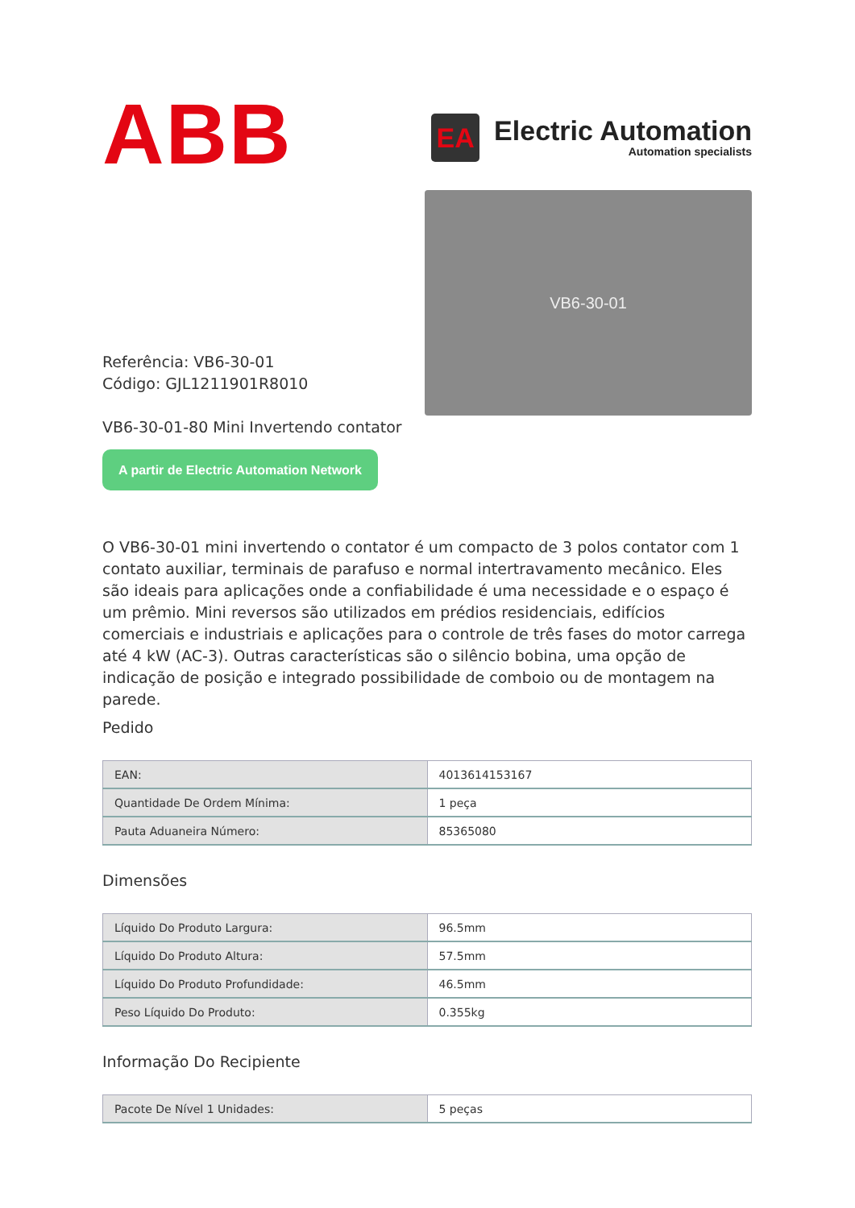ABB
EA
Electric Automation
Automation specialists
Referência: VB6-30-01
Código: GJL1211901R8010
VB6-30-01-80 Mini Invertendo contator
A partir de Electric Automation Network
VB6-30-01
O VB6-30-01 mini invertendo o contator é um compacto de 3 polos contator com 1 contato auxiliar, terminais de parafuso e normal intertravamento mecânico. Eles são ideais para aplicações onde a confiabilidade é uma necessidade e o espaço é um prêmio. Mini reversos são utilizados em prédios residenciais, edifícios comerciais e industriais e aplicações para o controle de três fases do motor carrega até 4 kW (AC-3). Outras características são o silêncio bobina, uma opção de indicação de posição e integrado possibilidade de comboio ou de montagem na parede.
Pedido
| EAN: | 4013614153167 |
| Quantidade De Ordem Mínima: | 1 peça |
| Pauta Aduaneira Número: | 85365080 |
Dimensões
| Líquido Do Produto Largura: | 96.5mm |
| Líquido Do Produto Altura: | 57.5mm |
| Líquido Do Produto Profundidade: | 46.5mm |
| Peso Líquido Do Produto: | 0.355kg |
Informação Do Recipiente
| Pacote De Nível 1 Unidades: | 5 peças |